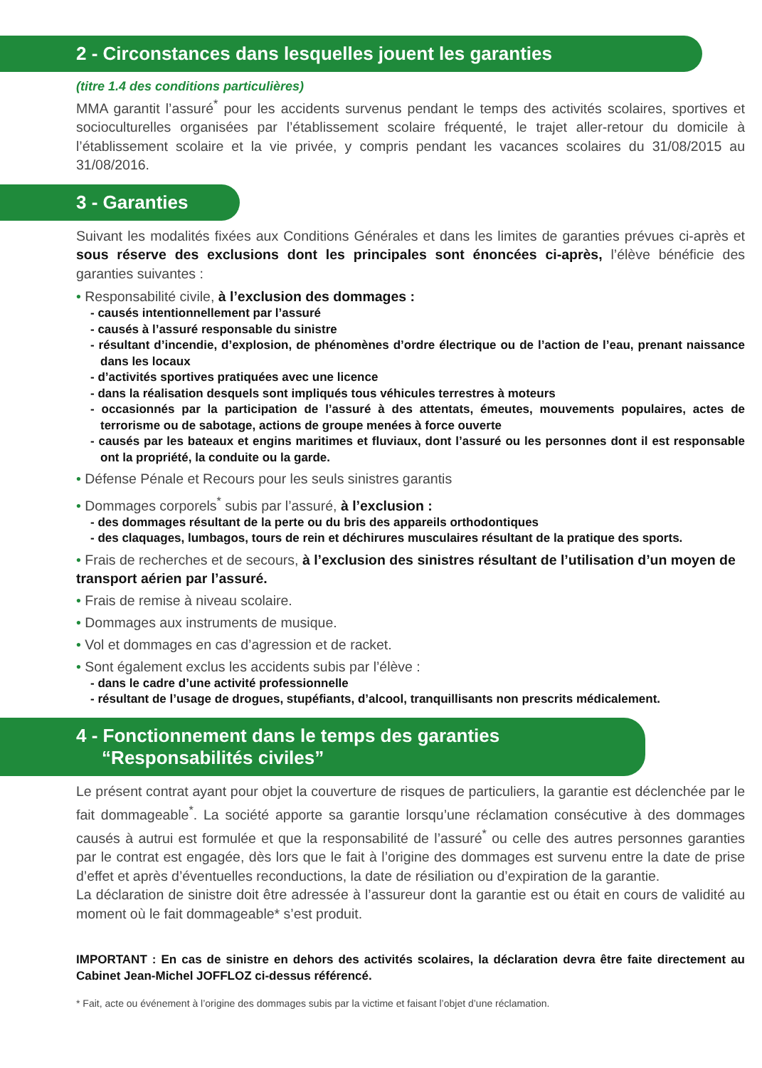2 - Circonstances dans lesquelles jouent les garanties
(titre 1.4 des conditions particulières)
MMA garantit l’assuré<sup>*</sup> pour les accidents survenus pendant le temps des activités scolaires, sportives et socioculturelles organisées par l’établissement scolaire fréquenté, le trajet aller-retour du domicile à l’établissement scolaire et la vie privée, y compris pendant les vacances scolaires du 31/08/2015 au 31/08/2016.
3 - Garanties
Suivant les modalités fixées aux Conditions Générales et dans les limites de garanties prévues ci-après et sous réserve des exclusions dont les principales sont énoncées ci-après, l’élève bénéficie des garanties suivantes :
• Responsabilité civile, à l’exclusion des dommages :
- causés intentionnellement par l’assuré
- causés à l’assuré responsable du sinistre
- résultant d’incendie, d’explosion, de phénomènes d’ordre électrique ou de l’action de l’eau, prenant naissance dans les locaux
- d’activités sportives pratiquées avec une licence
- dans la réalisation desquels sont impliqués tous véhicules terrestres à moteurs
- occasionnés par la participation de l’assuré à des attentats, émeutes, mouvements populaires, actes de terrorisme ou de sabotage, actions de groupe menées à force ouverte
- causés par les bateaux et engins maritimes et fluviaux, dont l’assuré ou les personnes dont il est responsable ont la propriété, la conduite ou la garde.
• Défense Pénale et Recours pour les seuls sinistres garantis
• Dommages corporels<sup>*</sup> subis par l’assuré, à l’exclusion :
- des dommages résultant de la perte ou du bris des appareils orthodontiques
- des claquages, lumbagos, tours de rein et déchirures musculaires résultant de la pratique des sports.
• Frais de recherches et de secours, à l’exclusion des sinistres résultant de l’utilisation d’un moyen de transport aérien par l’assuré.
• Frais de remise à niveau scolaire.
• Dommages aux instruments de musique.
• Vol et dommages en cas d’agression et de racket.
• Sont également exclus les accidents subis par l’élève :
- dans le cadre d’une activité professionnelle
- résultant de l’usage de drogues, stupéfiants, d’alcool, tranquillisants non prescrits médicalement.
4 - Fonctionnement dans le temps des garanties
“Responsabilités civiles”
Le présent contrat ayant pour objet la couverture de risques de particuliers, la garantie est déclenchée par le fait dommageable<sup>*</sup>. La société apporte sa garantie lorsqu’une réclamation consécutive à des dommages causés à autrui est formulée et que la responsabilité de l’assuré<sup>*</sup> ou celle des autres personnes garanties par le contrat est engagée, dès lors que le fait à l’origine des dommages est survenu entre la date de prise d’effet et après d’éventuelles reconductions, la date de résiliation ou d’expiration de la garantie.
La déclaration de sinistre doit être adressée à l’assureur dont la garantie est ou était en cours de validité au moment où le fait dommageable* s’est produit.
IMPORTANT : En cas de sinistre en dehors des activités scolaires, la déclaration devra être faite directement au Cabinet Jean-Michel JOFFLOZ ci-dessus référencé.
* Fait, acte ou événement à l’origine des dommages subis par la victime et faisant l’objet d’une réclamation.